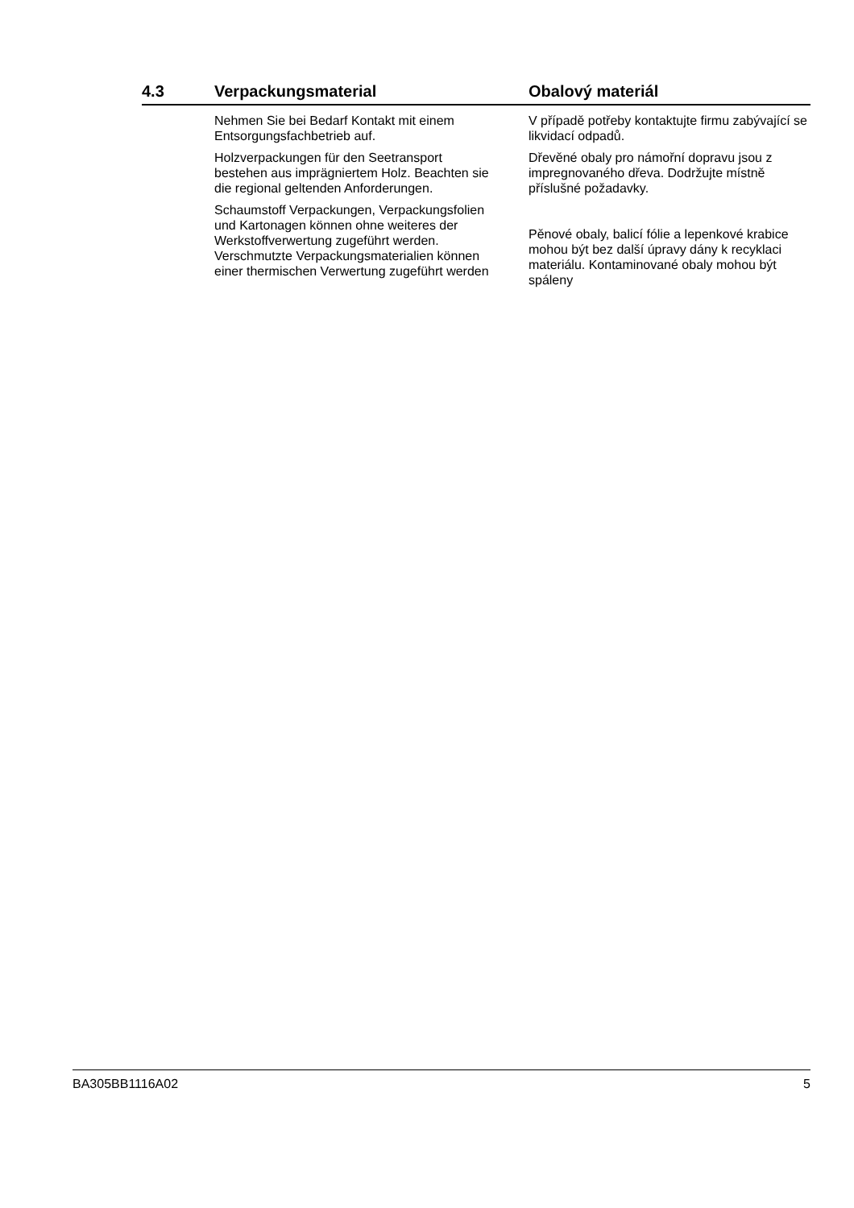4.3 Verpackungsmaterial Obalový materiál
Nehmen Sie bei Bedarf Kontakt mit einem Entsorgungsfachbetrieb auf.
Holzverpackungen für den Seetransport bestehen aus imprägniertem Holz. Beachten sie die regional geltenden Anforderungen.
Schaumstoff Verpackungen, Verpackungsfolien und Kartonagen können ohne weiteres der Werkstoffverwertung zugeführt werden. Verschmutzte Verpackungsmaterialien können einer thermischen Verwertung zugeführt werden
V případě potřeby kontaktujte firmu zabývající se likvidací odpadů.
Dřevěné obaly pro námořní dopravu jsou z impregnovaného dřeva. Dodržujte místně příslušné požadavky.
Pěnové obaly, balicí fólie a lepenkové krabice mohou být bez další úpravy dány k recyklaci materiálu. Kontaminované obaly mohou být spáleny
BA305BB1116A02 5